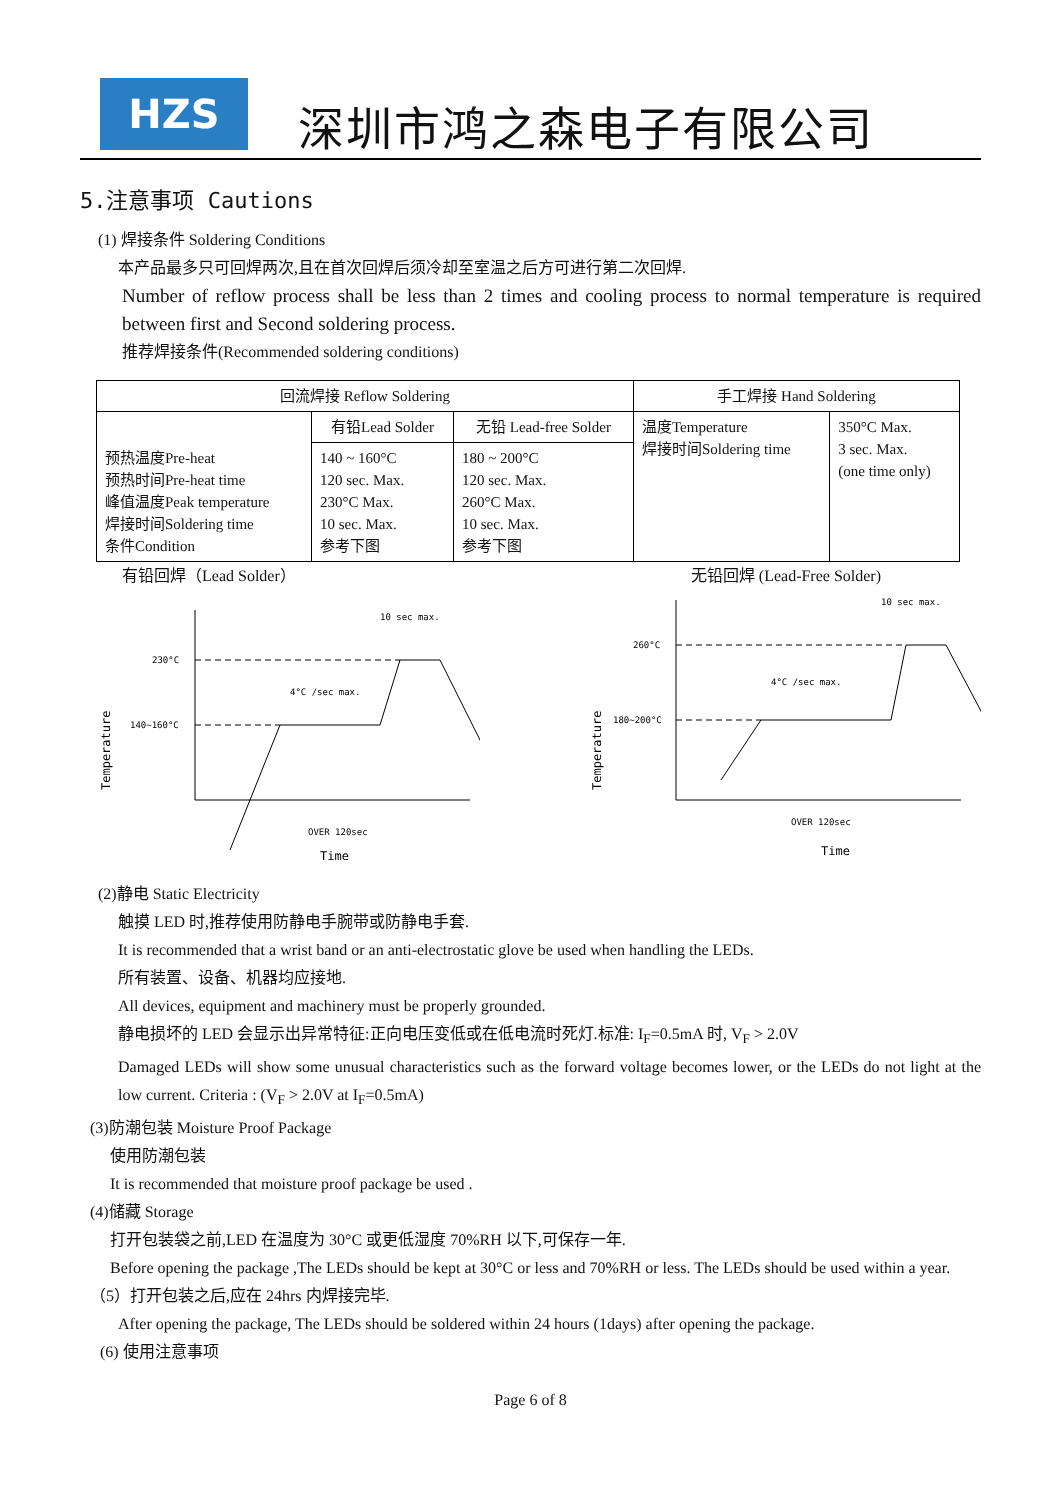HZS
深圳市鸿之森电子有限公司
5.注意事项 Cautions
(1) 焊接条件 Soldering Conditions
本产品最多只可回焊两次,且在首次回焊后须冷却至室温之后方可进行第二次回焊.
Number of reflow process shall be less than 2 times and cooling process to normal temperature is required between first and Second soldering process.
推荐焊接条件(Recommended soldering conditions)
| 回流焊接 Reflow Soldering | | | 手工焊接 Hand Soldering | |
| 预热温度Pre-heat 预热时间Pre-heat time 峰值温度Peak temperature 焊接时间Soldering time 条件Condition | 有铅Lead Solder | 无铅 Lead-free Solder | 温度Temperature 焊接时间Soldering time | 350°C Max. 3 sec. Max. (one time only) |
| | 140 ~ 160°C 120 sec. Max. 230°C Max. 10 sec. Max. 参考下图 | 180 ~ 200°C 120 sec. Max. 260°C Max. 10 sec. Max. 参考下图 | | |
有铅回焊（Lead Solder） 无铅回焊 (Lead-Free Solder)
230°C
140~160°C
10 sec max.
4°C /sec max.
OVER 120sec
Time
Temperature
260°C
180~200°C
10 sec max.
4°C /sec max.
OVER 120sec
Time
Temperature
(2)静电 Static Electricity
触摸 LED 时,推荐使用防静电手腕带或防静电手套.
It is recommended that a wrist band or an anti-electrostatic glove be used when handling the LEDs.
所有装置、设备、机器均应接地.
All devices, equipment and machinery must be properly grounded.
静电损坏的 LED 会显示出异常特征:正向电压变低或在低电流时死灯.标准: I<sub>F</sub>=0.5mA 时, V<sub>F</sub> > 2.0V
Damaged LEDs will show some unusual characteristics such as the forward voltage becomes lower, or the LEDs do not light at the low current. Criteria : (V<sub>F</sub> > 2.0V at I<sub>F</sub>=0.5mA)
(3)防潮包装 Moisture Proof Package
使用防潮包装
It is recommended that moisture proof package be used .
(4)储藏 Storage
打开包装袋之前,LED 在温度为 30°C 或更低湿度 70%RH 以下,可保存一年.
Before opening the package ,The LEDs should be kept at 30°C or less and 70%RH or less. The LEDs should be used within a year.
（5）打开包装之后,应在 24hrs 内焊接完毕.
After opening the package, The LEDs should be soldered within 24 hours (1days) after opening the package.
(6) 使用注意事项
Page 6 of 8